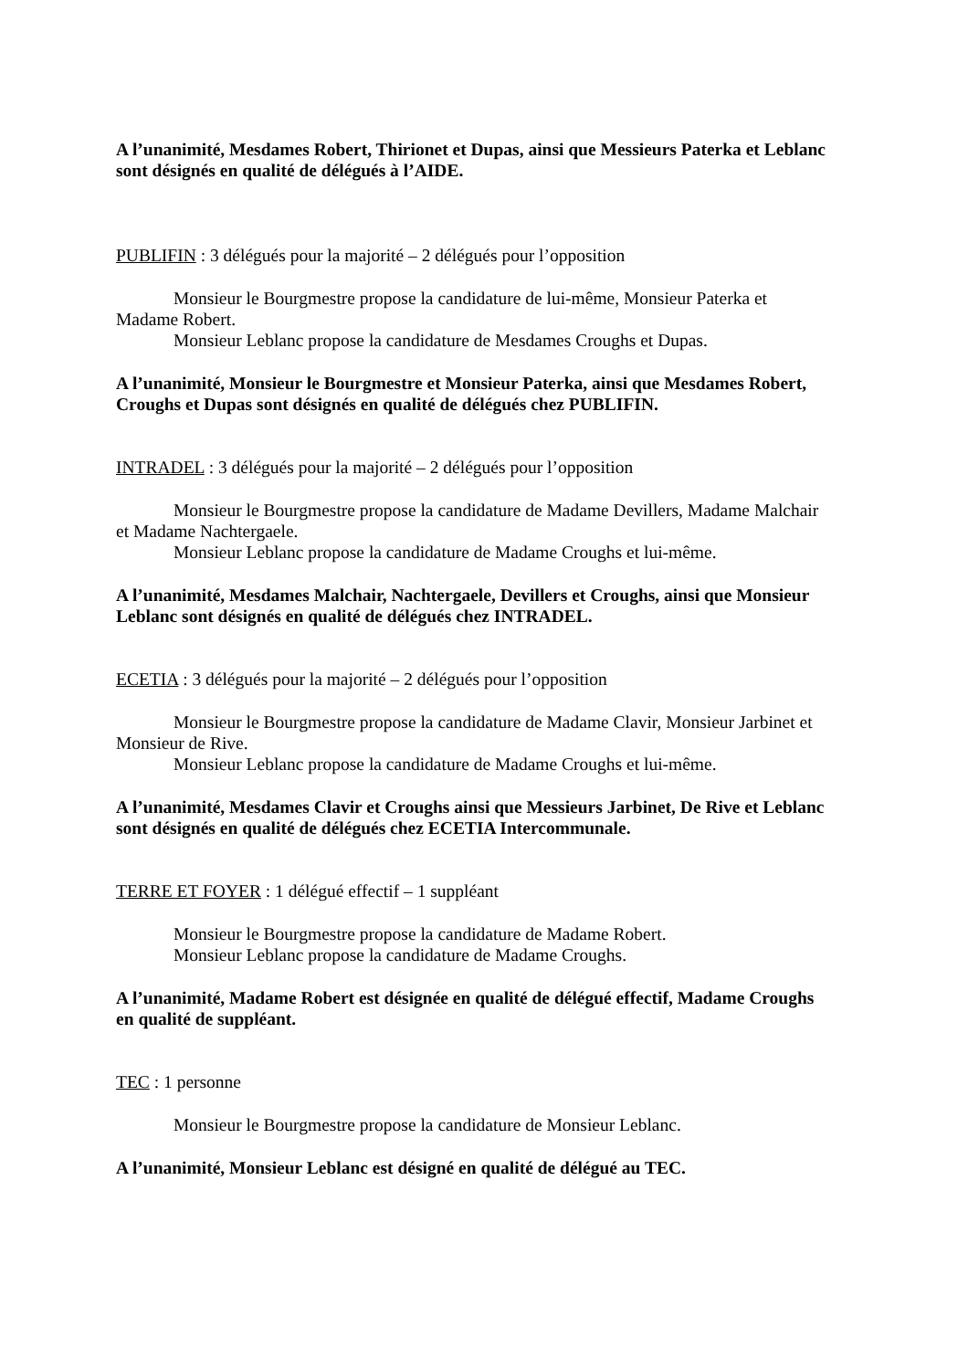A l’unanimité, Mesdames Robert, Thirionet et Dupas, ainsi que Messieurs Paterka et Leblanc sont désignés en qualité de délégués à l’AIDE.
PUBLIFIN : 3 délégués pour la majorité – 2 délégués pour l’opposition
Monsieur le Bourgmestre propose la candidature de lui-même, Monsieur Paterka et Madame Robert.
Monsieur Leblanc propose la candidature de Mesdames Croughs et Dupas.
A l’unanimité, Monsieur le Bourgmestre et Monsieur Paterka, ainsi que Mesdames Robert, Croughs et Dupas sont désignés en qualité de délégués chez PUBLIFIN.
INTRADEL : 3 délégués pour la majorité – 2 délégués pour l’opposition
Monsieur le Bourgmestre propose la candidature de Madame Devillers, Madame Malchair et Madame Nachtergaele.
Monsieur Leblanc propose la candidature de Madame Croughs et lui-même.
A l’unanimité, Mesdames Malchair, Nachtergaele, Devillers et Croughs, ainsi que Monsieur Leblanc sont désignés en qualité de délégués chez INTRADEL.
ECETIA : 3 délégués pour la majorité – 2 délégués pour l’opposition
Monsieur le Bourgmestre propose la candidature de Madame Clavir, Monsieur Jarbinet et Monsieur de Rive.
Monsieur Leblanc propose la candidature de Madame Croughs et lui-même.
A l’unanimité, Mesdames Clavir et Croughs ainsi que Messieurs Jarbinet, De Rive et Leblanc sont désignés en qualité de délégués chez ECETIA Intercommunale.
TERRE ET FOYER : 1 délégué effectif – 1 suppléant
Monsieur le Bourgmestre propose la candidature de Madame Robert.
Monsieur Leblanc propose la candidature de Madame Croughs.
A l’unanimité, Madame Robert est désignée en qualité de délégué effectif, Madame Croughs en qualité de suppléant.
TEC : 1 personne
Monsieur le Bourgmestre propose la candidature de Monsieur Leblanc.
A l’unanimité, Monsieur Leblanc est désigné en qualité de délégué au TEC.